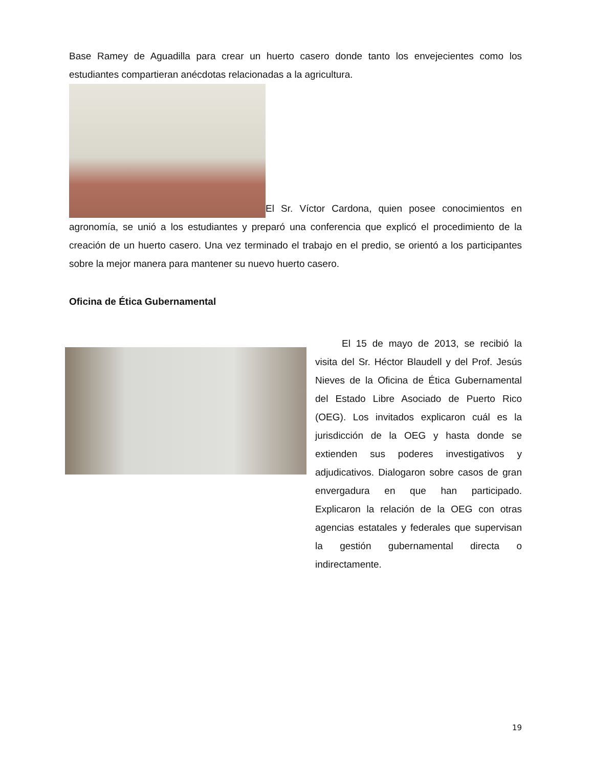Base Ramey de Aguadilla para crear un huerto casero donde tanto los envejecientes como los estudiantes compartieran anécdotas relacionadas a la agricultura.
El Sr. Víctor Cardona, quien posee conocimientos en agronomía, se unió a los estudiantes y preparó una conferencia que explicó el procedimiento de la creación de un huerto casero. Una vez terminado el trabajo en el predio, se orientó a los participantes sobre la mejor manera para mantener su nuevo huerto casero.
Oficina de Ética Gubernamental
El 15 de mayo de 2013, se recibió la visita del Sr. Héctor Blaudell y del Prof. Jesús Nieves de la Oficina de Ética Gubernamental del Estado Libre Asociado de Puerto Rico (OEG). Los invitados explicaron cuál es la jurisdicción de la OEG y hasta donde se extienden sus poderes investigativos y adjudicativos. Dialogaron sobre casos de gran envergadura en que han participado. Explicaron la relación de la OEG con otras agencias estatales y federales que supervisan la gestión gubernamental directa o indirectamente.
19